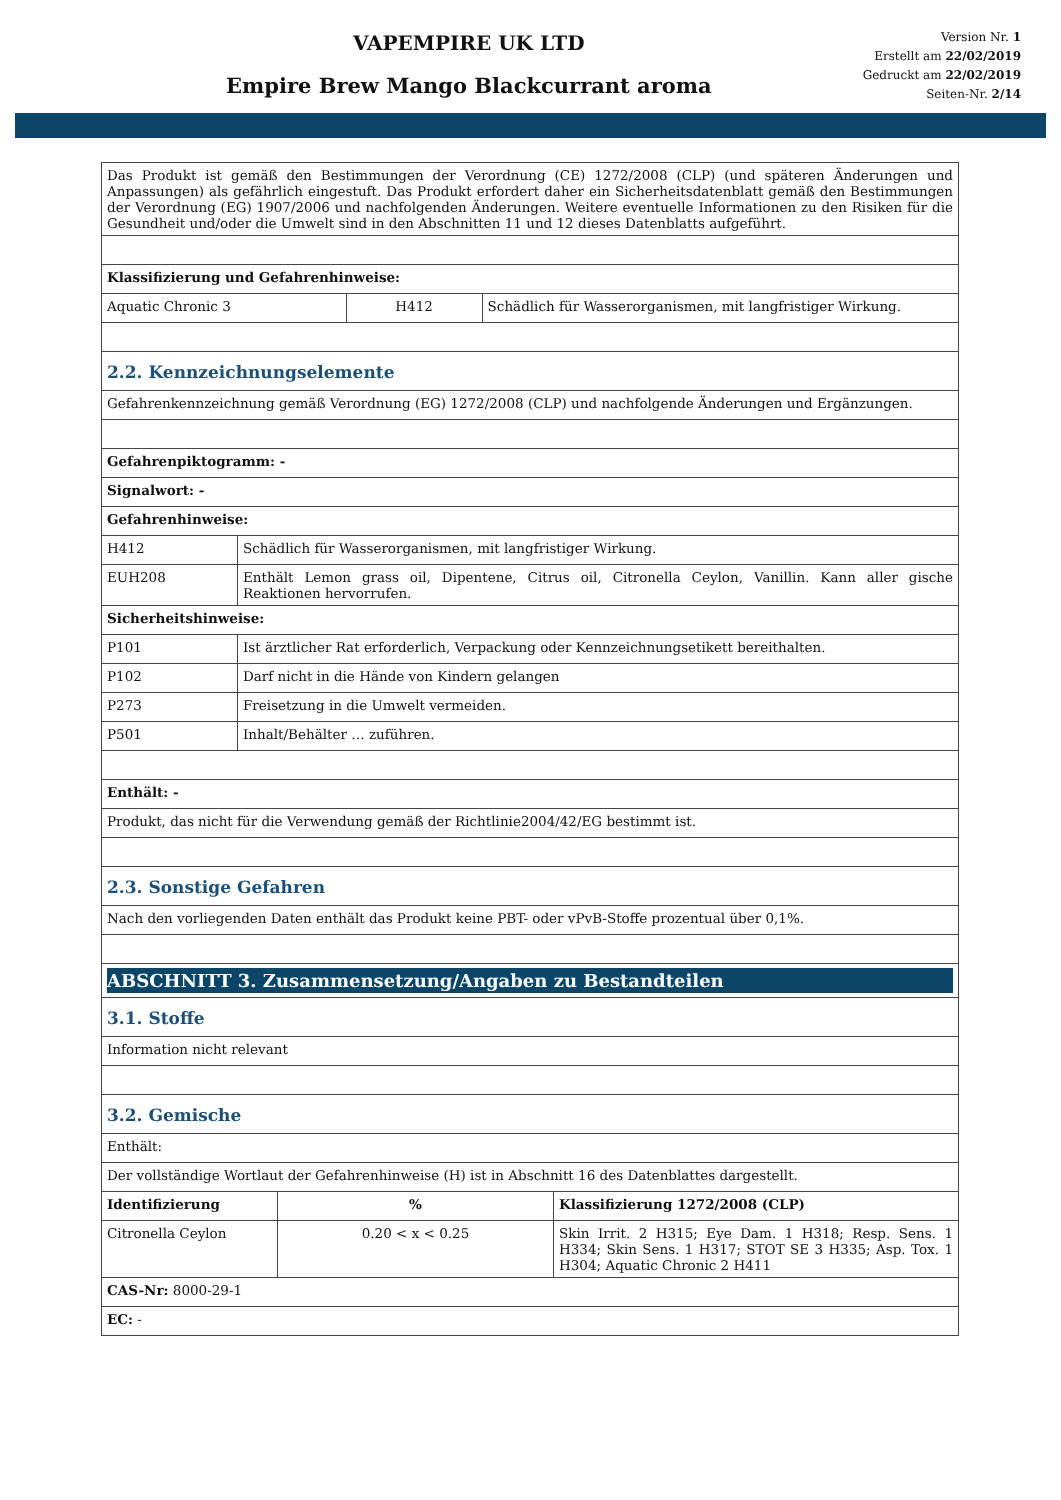VAPEMPIRE UK LTD
Empire Brew Mango Blackcurrant aroma
Version Nr. 1
Erstellt am 22/02/2019
Gedruckt am 22/02/2019
Seiten-Nr. 2/14
| Das Produkt ist gemäß den Bestimmungen der Verordnung (CE) 1272/2008 (CLP) (und späteren Änderungen und Anpassungen) als gefährlich eingestuft. Das Produkt erfordert daher ein Sicherheitsdatenblatt gemäß den Bestimmungen der Verordnung (EG) 1907/2006 und nachfolgenden Änderungen. Weitere eventuelle Informationen zu den Risiken für die Gesundheit und/oder die Umwelt sind in den Abschnitten 11 und 12 dieses Datenblatts aufgeführt. | | | |
| Klassifizierung und Gefahrenhinweise: | | | |
| Aquatic Chronic 3 | | H412 | Schädlich für Wasserorganismen, mit langfristiger Wirkung. |
| 2.2. Kennzeichnungselemente | | | |
| Gefahrenkennzeichnung gemäß Verordnung (EG) 1272/2008 (CLP) und nachfolgende Änderungen und Ergänzungen. | | | |
| Gefahrenpiktogramm: - | | | |
| Signalwort: - | | | |
| Gefahrenhinweise: | | | |
| H412 | Schädlich für Wasserorganismen, mit langfristiger Wirkung. | | |
| EUH208 | Enthält Lemon grass oil, Dipentene, Citrus oil, Citronella Ceylon, Vanillin. Kann aller gische Reaktionen hervorrufen. | | |
| Sicherheitshinweise: | | | |
| P101 | Ist ärztlicher Rat erforderlich, Verpackung oder Kennzeichnungsetikett bereithalten. | | |
| P102 | Darf nicht in die Hände von Kindern gelangen | | |
| P273 | Freisetzung in die Umwelt vermeiden. | | |
| P501 | Inhalt/Behälter … zuführen. | | |
| Enthält: - | | | |
| Produkt, das nicht für die Verwendung gemäß der Richtlinie2004/42/EG bestimmt ist. | | | |
| 2.3. Sonstige Gefahren | | | |
| Nach den vorliegenden Daten enthält das Produkt keine PBT- oder vPvB-Stoffe prozentual über 0,1%. | | | |
| ABSCHNITT 3. Zusammensetzung/Angaben zu Bestandteilen | | | |
| 3.1. Stoffe | | | |
| Information nicht relevant | | | |
| 3.2. Gemische | | | |
| Enthält: | | | |
| Der vollständige Wortlaut der Gefahrenhinweise (H) ist in Abschnitt 16 des Datenblattes dargestellt. | | | |
| Identifizierung | % | Klassifizierung 1272/2008 (CLP) |
| Citronella Ceylon | 0.20 < x < 0.25 | Skin Irrit. 2 H315; Eye Dam. 1 H318; Resp. Sens. 1 H334; Skin Sens. 1 H317; STOT SE 3 H335; Asp. Tox. 1 H304; Aquatic Chronic 2 H411 |
| CAS-Nr: 8000-29-1 | | |
| EC: - | | |